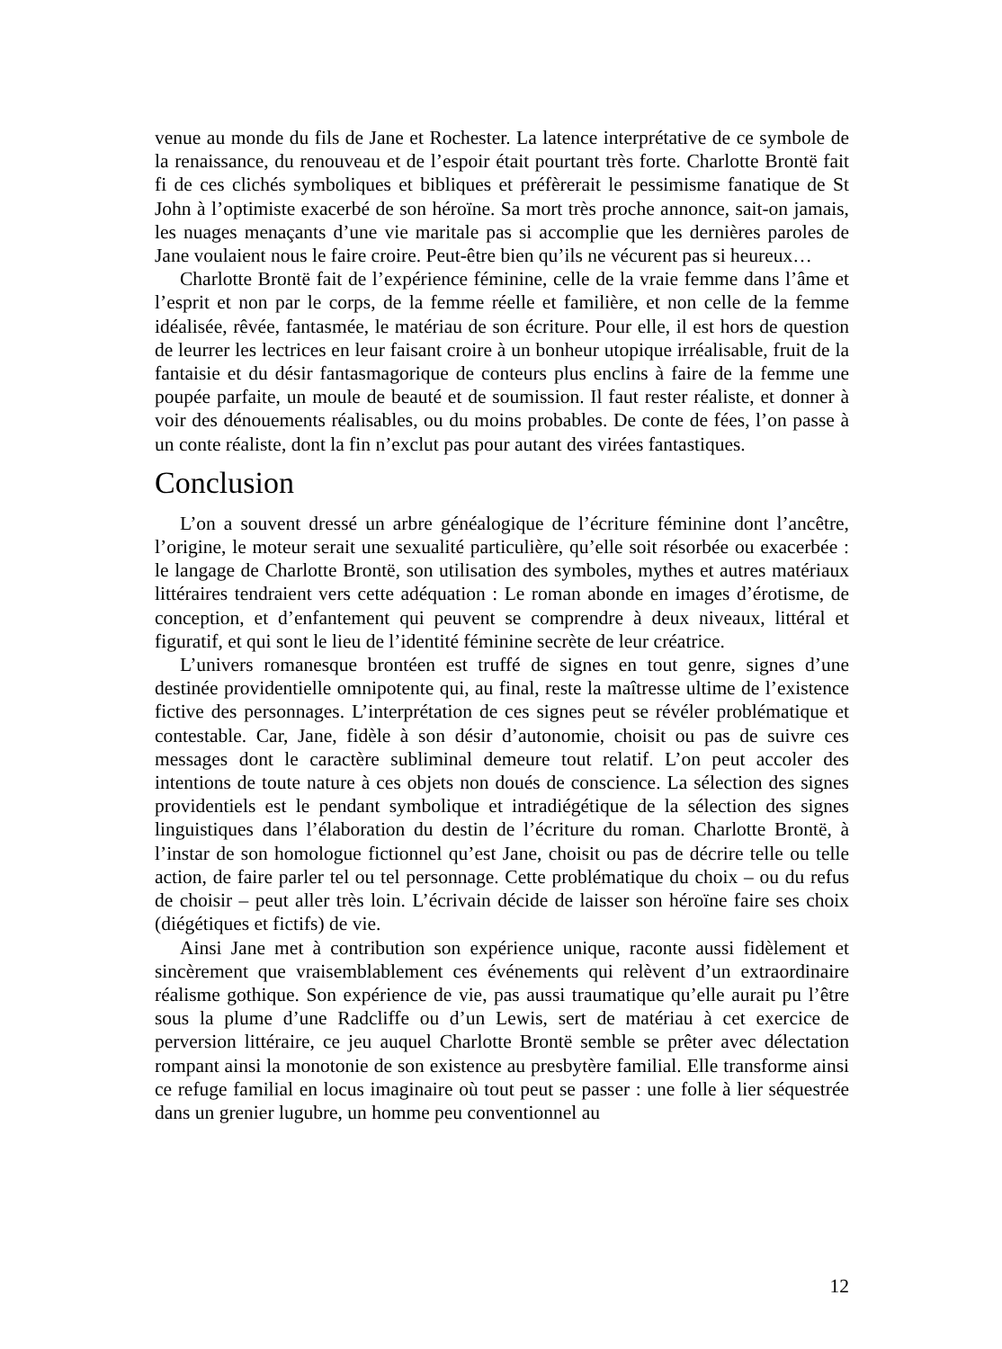venue au monde du fils de Jane et Rochester. La latence interprétative de ce symbole de la renaissance, du renouveau et de l’espoir était pourtant très forte. Charlotte Brontë fait fi de ces clichés symboliques et bibliques et préfèrerait le pessimisme fanatique de St John à l’optimiste exacerbé de son héroïne. Sa mort très proche annonce, sait-on jamais, les nuages menaçants d’une vie maritale pas si accomplie que les dernières paroles de Jane voulaient nous le faire croire. Peut-être bien qu’ils ne vécurent pas si heureux…
Charlotte Brontë fait de l’expérience féminine, celle de la vraie femme dans l’âme et l’esprit et non par le corps, de la femme réelle et familière, et non celle de la femme idéalisée, rêvée, fantasmée, le matériau de son écriture. Pour elle, il est hors de question de leurrer les lectrices en leur faisant croire à un bonheur utopique irréalisable, fruit de la fantaisie et du désir fantasmagorique de conteurs plus enclins à faire de la femme une poupée parfaite, un moule de beauté et de soumission. Il faut rester réaliste, et donner à voir des dénouements réalisables, ou du moins probables. De conte de fées, l’on passe à un conte réaliste, dont la fin n’exclut pas pour autant des virées fantastiques.
Conclusion
L’on a souvent dressé un arbre généalogique de l’écriture féminine dont l’ancêtre, l’origine, le moteur serait une sexualité particulière, qu’elle soit résorbée ou exacerbée : le langage de Charlotte Brontë, son utilisation des symboles, mythes et autres matériaux littéraires tendraient vers cette adéquation : Le roman abonde en images d’érotisme, de conception, et d’enfantement qui peuvent se comprendre à deux niveaux, littéral et figuratif, et qui sont le lieu de l’identité féminine secrète de leur créatrice.
L’univers romanesque brontéen est truffé de signes en tout genre, signes d’une destinée providentielle omnipotente qui, au final, reste la maîtresse ultime de l’existence fictive des personnages. L’interprétation de ces signes peut se révéler problématique et contestable. Car, Jane, fidèle à son désir d’autonomie, choisit ou pas de suivre ces messages dont le caractère subliminal demeure tout relatif. L’on peut accoler des intentions de toute nature à ces objets non doués de conscience. La sélection des signes providentiels est le pendant symbolique et intradiégétique de la sélection des signes linguistiques dans l’élaboration du destin de l’écriture du roman. Charlotte Brontë, à l’instar de son homologue fictionnel qu’est Jane, choisit ou pas de décrire telle ou telle action, de faire parler tel ou tel personnage. Cette problématique du choix – ou du refus de choisir – peut aller très loin. L’écrivain décide de laisser son héroïne faire ses choix (diégétiques et fictifs) de vie.
Ainsi Jane met à contribution son expérience unique, raconte aussi fidèlement et sincèrement que vraisemblablement ces événements qui relèvent d’un extraordinaire réalisme gothique. Son expérience de vie, pas aussi traumatique qu’elle aurait pu l’être sous la plume d’une Radcliffe ou d’un Lewis, sert de matériau à cet exercice de perversion littéraire, ce jeu auquel Charlotte Brontë semble se prêter avec délectation rompant ainsi la monotonie de son existence au presbytère familial. Elle transforme ainsi ce refuge familial en locus imaginaire où tout peut se passer : une folle à lier séquestrée dans un grenier lugubre, un homme peu conventionnel au
12